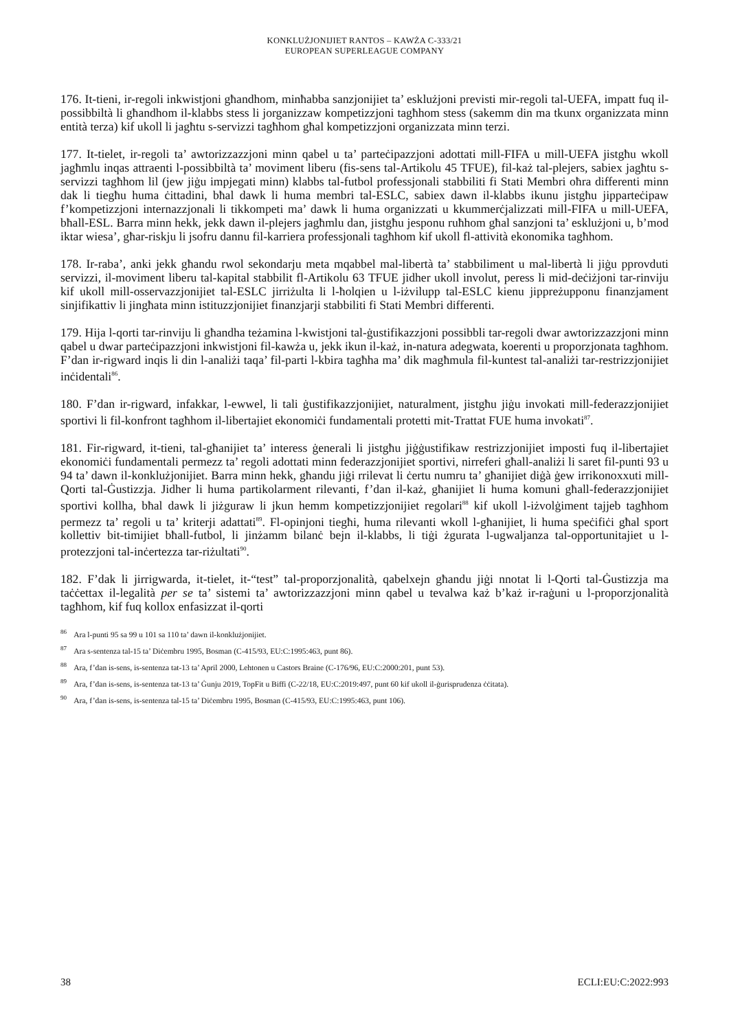KONKLUŻJONIJIET RANTOS – KAWŻA C-333/21
EUROPEAN SUPERLEAGUE COMPANY
176. It-tieni, ir-regoli inkwistjoni għandhom, minħabba sanzjonijiet ta’ esklużjoni previsti mir-regoli tal-UEFA, impatt fuq il-possibbiltà li għandhom il-klabbs stess li jorganizzaw kompetizzjoni tagħhom stess (sakemm din ma tkunx organizzata minn entità terza) kif ukoll li jagħtu s-servizzi tagħhom għal kompetizzjoni organizzata minn terzi.
177. It-tielet, ir-regoli ta’ awtorizzazzjoni minn qabel u ta’ parteċipazzjoni adottati mill-FIFA u mill-UEFA jistgħu wkoll jagħmlu inqas attraenti l-possibbiltà ta’ moviment liberu (fis-sens tal-Artikolu 45 TFUE), fil-każ tal-plejers, sabiex jagħtu s-servizzi tagħhom lil (jew jiġu impjegati minn) klabbs tal-futbol professjonali stabbiliti fi Stati Membri oħra differenti minn dak li tiegħu huma ċittadini, bħal dawk li huma membri tal-ESLC, sabiex dawn il-klabbs ikunu jistgħu jipparteċipaw f’kompetizzjoni internazzjonali li tikkompeti ma’ dawk li huma organizzati u kkummerċjalizzati mill-FIFA u mill-UEFA, bħall-ESL. Barra minn hekk, jekk dawn il-plejers jagħmlu dan, jistgħu jesponu ruħhom għal sanzjoni ta’ esklużjoni u, b’mod iktar wiesa’, għar-riskju li jsofru dannu fil-karriera professjonali tagħhom kif ukoll fl-attività ekonomika tagħhom.
178. Ir-raba’, anki jekk għandu rwol sekondarju meta mqabbel mal-libertà ta’ stabbiliment u mal-libertà li jiġu pprovduti servizzi, il-moviment liberu tal-kapital stabbilit fl-Artikolu 63 TFUE jidher ukoll involut, peress li mid-deċiżjoni tar-rinviju kif ukoll mill-osservazzjonijiet tal-ESLC jirriżulta li l-ħolqien u l-iżvilupp tal-ESLC kienu jippreżupponu finanzjament sinjifikattiv li jingħata minn istituzzjonijiet finanzjarji stabbiliti fi Stati Membri differenti.
179. Hija l-qorti tar-rinviju li għandha teżamina l-kwistjoni tal-ġustifikazzjoni possibbli tar-regoli dwar awtorizzazzjoni minn qabel u dwar parteċipazzjoni inkwistjoni fil-kawża u, jekk ikun il-każ, in-natura adegwata, koerenti u proporzjonata tagħhom. F’dan ir-rigward inqis li din l-analiżi taqa’ fil-parti l-kbira tagħha ma’ dik magħmula fil-kuntest tal-analiżi tar-restrizzjonijiet inċidentali<sup>86</sup>.
180. F’dan ir-rigward, infakkar, l-ewwel, li tali ġustifikazzjonijiet, naturalment, jistgħu jiġu invokati mill-federazzjonijiet sportivi li fil-konfront tagħhom il-libertajiet ekonomiċi fundamentali protetti mit-Trattat FUE huma invokati<sup>87</sup>.
181. Fir-rigward, it-tieni, tal-għanijiet ta’ interess ġenerali li jistgħu jiġġustifikaw restrizzjonijiet imposti fuq il-libertajiet ekonomiċi fundamentali permezz ta’ regoli adottati minn federazzjonijiet sportivi, nirreferi għall-analiżi li saret fil-punti 93 u 94 ta’ dawn il-konklużjonijiet. Barra minn hekk, għandu jiġi rrilevat li ċertu numru ta’ għanijiet diġà ġew irrikonoxxuti mill-Qorti tal-Ġustizzja. Jidher li huma partikolarment rilevanti, f’dan il-każ, għanijiet li huma komuni għall-federazzjonijiet sportivi kollha, bħal dawk li jiżguraw li jkun hemm kompetizzjonijiet regolari<sup>88</sup> kif ukoll l-iżvolġiment tajjeb tagħhom permezz ta’ regoli u ta’ kriterji adattati<sup>89</sup>. Fl-opinjoni tiegħi, huma rilevanti wkoll l-għanijiet, li huma speċifiċi għal sport kollettiv bit-timijiet bħall-futbol, li jinżamm bilanċ bejn il-klabbs, li tiġi żgurata l-ugwaljanza tal-opportunitajiet u l-protezzjoni tal-inċertezza tar-riżultati<sup>90</sup>.
182. F’dak li jirrigwarda, it-tielet, it-“test” tal-proporzjonalità, qabelxejn għandu jiġi nnotat li l-Qorti tal-Ġustizzja ma taċċettax il-legalità per se ta’ sistemi ta’ awtorizzazzjoni minn qabel u tevalwa każ b’każ ir-raġuni u l-proporzjonalità tagħhom, kif fuq kollox enfasizzat il-qorti
<sup>86</sup> Ara l-punti 95 sa 99 u 101 sa 110 ta’ dawn il-konklużjonijiet.
<sup>87</sup> Ara s-sentenza tal-15 ta’ Diċembru 1995, Bosman (C-415/93, EU:C:1995:463, punt 86).
<sup>88</sup> Ara, f’dan is-sens, is-sentenza tat-13 ta’ April 2000, Lehtonen u Castors Braine (C-176/96, EU:C:2000:201, punt 53).
<sup>89</sup> Ara, f’dan is-sens, is-sentenza tat-13 ta’ Ġunju 2019, TopFit u Biffi (C-22/18, EU:C:2019:497, punt 60 kif ukoll il-ġurisprudenza ċċitata).
<sup>90</sup> Ara, f’dan is-sens, is-sentenza tal-15 ta’ Diċembru 1995, Bosman (C-415/93, EU:C:1995:463, punt 106).
38 ECLI:EU:C:2022:993